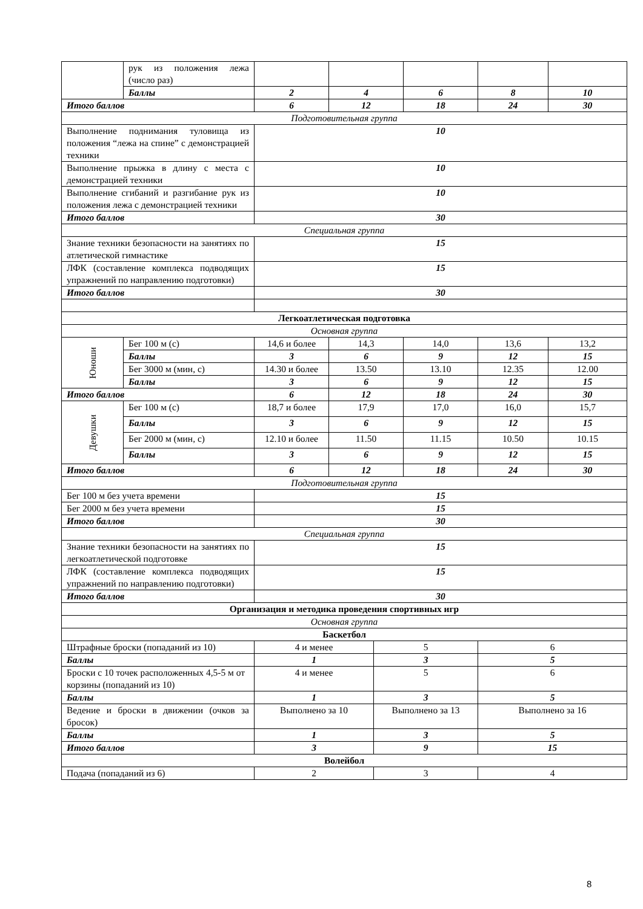| | рук из положения лежа (число раз) | | | | | | |
| | Баллы | 2 | 4 | | 6 | 8 | 10 |
| Итого баллов | | 6 | 12 | | 18 | 24 | 30 |
| Подготовительная группа | | | | | | | |
| Выполнение поднимания туловища из положения “лежа на спине” с демонстрацией техники | | 10 | | | | | |
| Выполнение прыжка в длину с места с демонстрацией техники | | 10 | | | | | |
| Выполнение сгибаний и разгибание рук из положения лежа с демонстрацией техники | | 10 | | | | | |
| Итого баллов | | 30 | | | | | |
| Специальная группа | | | | | | | |
| Знание техники безопасности на занятиях по атлетической гимнастике | | 15 | | | | | |
| ЛФК (составление комплекса подводящих упражнений по направлению подготовки) | | 15 | | | | | |
| Итого баллов | | 30 | | | | | |
| Легкоатлетическая подготовка | | | | | | | |
| Основная группа | | | | | | | |
| Юноши | Бег 100 м (с) | 14,6 и более | 14,3 | | 14,0 | 13,6 | 13,2 |
| | Баллы | 3 | 6 | | 9 | 12 | 15 |
| | Бег 3000 м (мин, с) | 14.30 и более | 13.50 | | 13.10 | 12.35 | 12.00 |
| | Баллы | 3 | 6 | | 9 | 12 | 15 |
| Итого баллов | | 6 | 12 | | 18 | 24 | 30 |
| Девушки | Бег 100 м (с) | 18,7 и более | 17,9 | | 17,0 | 16,0 | 15,7 |
| | Баллы | 3 | 6 | | 9 | 12 | 15 |
| | Бег 2000 м (мин, с) | 12.10 и более | 11.50 | | 11.15 | 10.50 | 10.15 |
| | Баллы | 3 | 6 | | 9 | 12 | 15 |
| Итого баллов | | 6 | 12 | | 18 | 24 | 30 |
| Подготовительная группа | | | | | | | |
| Бег 100 м без учета времени | | 15 | | | | | |
| Бег 2000 м без учета времени | | 15 | | | | | |
| Итого баллов | | 30 | | | | | |
| Специальная группа | | | | | | | |
| Знание техники безопасности на занятиях по легкоатлетической подготовке | | 15 | | | | | |
| ЛФК (составление комплекса подводящих упражнений по направлению подготовки) | | 15 | | | | | |
| Итого баллов | | 30 | | | | | |
| Организация и методика проведения спортивных игр | | | | | | | |
| Основная группа | | | | | | | |
| Баскетбол | | | | | | | |
| Штрафные броски (попаданий из 10) | | 4 и менее | | 5 | | 6 | |
| Баллы | | 1 | | 3 | | 5 | |
| Броски с 10 точек расположенных 4,5-5 м от корзины (попаданий из 10) | | 4 и менее | | 5 | | 6 | |
| Баллы | | 1 | | 3 | | 5 | |
| Ведение и броски в движении (очков за бросок) | | Выполнено за 10 | | Выполнено за 13 | | Выполнено за 16 | |
| Баллы | | 1 | | 3 | | 5 | |
| Итого баллов | | 3 | | 9 | | 15 | |
| Волейбол | | | | | | | |
| Подача (попаданий из 6) | | 2 | | 3 | | 4 | |
8